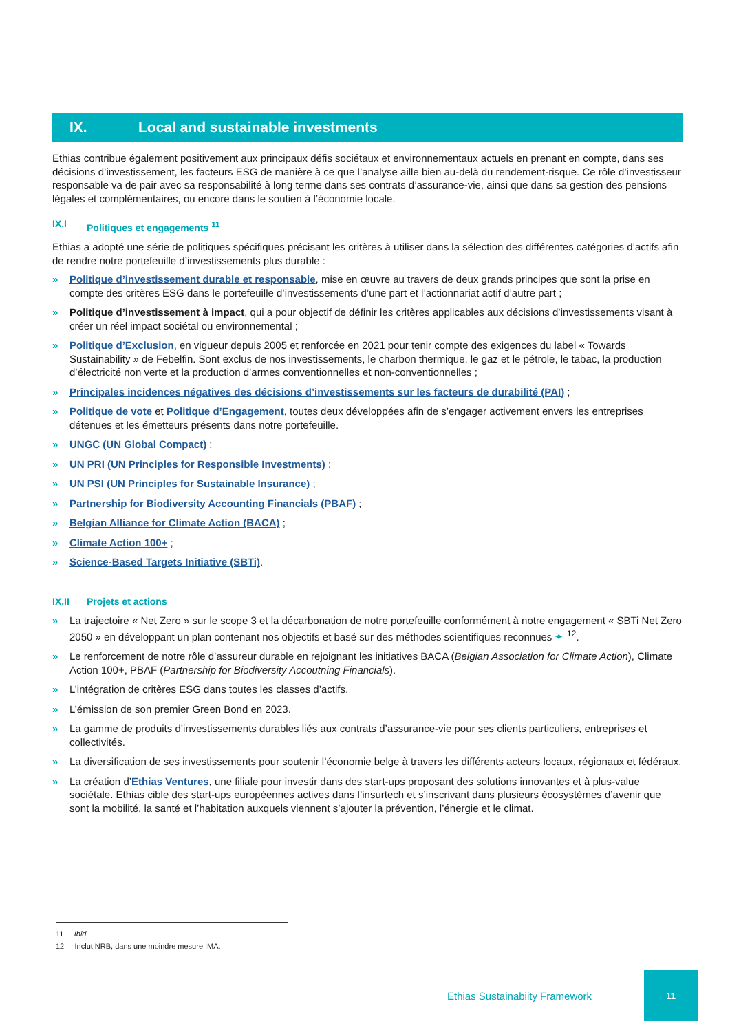IX. Local and sustainable investments
Ethias contribue également positivement aux principaux défis sociétaux et environnementaux actuels en prenant en compte, dans ses décisions d’investissement, les facteurs ESG de manière à ce que l’analyse aille bien au-delà du rendement-risque. Ce rôle d’investisseur responsable va de pair avec sa responsabilité à long terme dans ses contrats d’assurance-vie, ainsi que dans sa gestion des pensions légales et complémentaires, ou encore dans le soutien à l’économie locale.
IX.I Politiques et engagements <sup>11</sup>
Ethias a adopté une série de politiques spécifiques précisant les critères à utiliser dans la sélection des différentes catégories d’actifs afin de rendre notre portefeuille d’investissements plus durable :
» Politique d’investissement durable et responsable, mise en œuvre au travers de deux grands principes que sont la prise en compte des critères ESG dans le portefeuille d’investissements d’une part et l’actionnariat actif d’autre part ;
» Politique d’investissement à impact, qui a pour objectif de définir les critères applicables aux décisions d’investissements visant à créer un réel impact sociétal ou environnemental ;
» Politique d’Exclusion, en vigueur depuis 2005 et renforcée en 2021 pour tenir compte des exigences du label « Towards Sustainability » de Febelfin. Sont exclus de nos investissements, le charbon thermique, le gaz et le pétrole, le tabac, la production d’électricité non verte et la production d’armes conventionnelles et non-conventionnelles ;
» Principales incidences négatives des décisions d’investissements sur les facteurs de durabilité (PAI) ;
» Politique de vote et Politique d’Engagement, toutes deux développées afin de s’engager activement envers les entreprises détenues et les émetteurs présents dans notre portefeuille.
» UNGC (UN Global Compact) ;
» UN PRI (UN Principles for Responsible Investments) ;
» UN PSI (UN Principles for Sustainable Insurance) ;
» Partnership for Biodiversity Accounting Financials (PBAF) ;
» Belgian Alliance for Climate Action (BACA) ;
» Climate Action 100+ ;
» Science-Based Targets Initiative (SBTi).
IX.II Projets et actions
» La trajectoire « Net Zero » sur le scope 3 et la décarbonation de notre portefeuille conformément à notre engagement « SBTi Net Zero 2050 » en développant un plan contenant nos objectifs et basé sur des méthodes scientifiques reconnues ✦ <sup>12</sup>.
» Le renforcement de notre rôle d’assureur durable en rejoignant les initiatives BACA (Belgian Association for Climate Action), Climate Action 100+, PBAF (Partnership for Biodiversity Accoutning Financials).
» L’intégration de critères ESG dans toutes les classes d’actifs.
» L’émission de son premier Green Bond en 2023.
» La gamme de produits d’investissements durables liés aux contrats d’assurance-vie pour ses clients particuliers, entreprises et collectivités.
» La diversification de ses investissements pour soutenir l’économie belge à travers les différents acteurs locaux, régionaux et fédéraux.
» La création d’Ethias Ventures, une filiale pour investir dans des start-ups proposant des solutions innovantes et à plus-value sociétale. Ethias cible des start-ups européennes actives dans l’insurtech et s’inscrivant dans plusieurs écosystèmes d’avenir que sont la mobilité, la santé et l’habitation auxquels viennent s’ajouter la prévention, l’énergie et le climat.
11 Ibid
12 Inclut NRB, dans une moindre mesure IMA.
Ethias Sustainabiity Framework 11